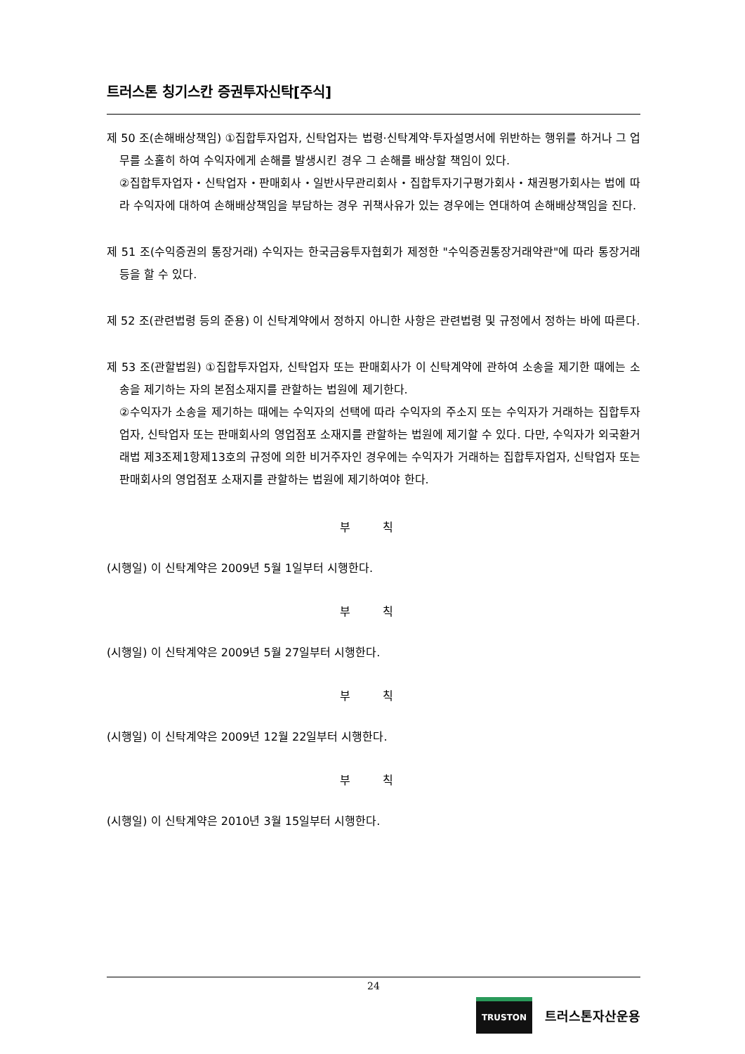트러스톤 칭기스칸 증권투자신탁[주식]
제 50 조(손해배상책임) ①집합투자업자, 신탁업자는 법령·신탁계약·투자설명서에 위반하는 행위를 하거나 그 업무를 소홀히 하여 수익자에게 손해를 발생시킨 경우 그 손해를 배상할 책임이 있다.
②집합투자업자・신탁업자・판매회사・일반사무관리회사・집합투자기구평가회사・채권평가회사는 법에 따라 수익자에 대하여 손해배상책임을 부담하는 경우 귀책사유가 있는 경우에는 연대하여 손해배상책임을 진다.
제 51 조(수익증권의 통장거래) 수익자는 한국금융투자협회가 제정한 "수익증권통장거래약관"에 따라 통장거래 등을 할 수 있다.
제 52 조(관련법령 등의 준용) 이 신탁계약에서 정하지 아니한 사항은 관련법령 및 규정에서 정하는 바에 따른다.
제 53 조(관할법원) ①집합투자업자, 신탁업자 또는 판매회사가 이 신탁계약에 관하여 소송을 제기한 때에는 소송을 제기하는 자의 본점소재지를 관할하는 법원에 제기한다.
②수익자가 소송을 제기하는 때에는 수익자의 선택에 따라 수익자의 주소지 또는 수익자가 거래하는 집합투자업자, 신탁업자 또는 판매회사의 영업점포 소재지를 관할하는 법원에 제기할 수 있다. 다만, 수익자가 외국환거래법 제3조제1항제13호의 규정에 의한 비거주자인 경우에는 수익자가 거래하는 집합투자업자, 신탁업자 또는 판매회사의 영업점포 소재지를 관할하는 법원에 제기하여야 한다.
부 칙
(시행일) 이 신탁계약은 2009년 5월 1일부터 시행한다.
부 칙
(시행일) 이 신탁계약은 2009년 5월 27일부터 시행한다.
부 칙
(시행일) 이 신탁계약은 2009년 12월 22일부터 시행한다.
부 칙
(시행일) 이 신탁계약은 2010년 3월 15일부터 시행한다.
24
TRUSTON
트러스톤자산운용